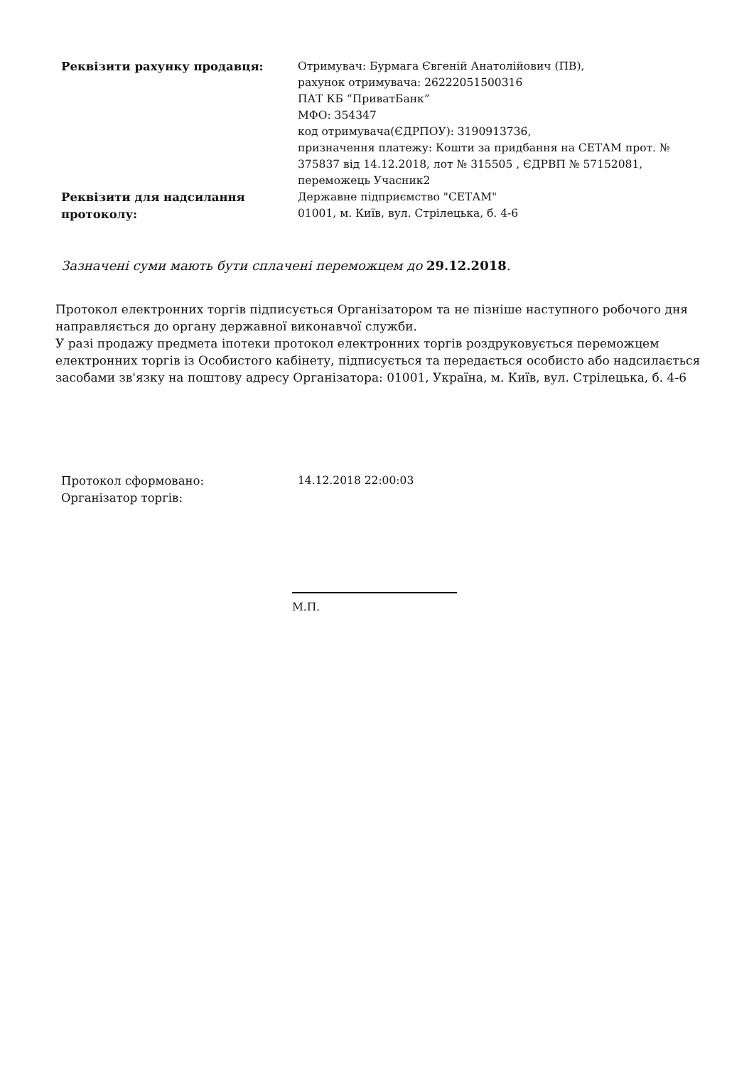| Реквізити рахунку продавця: | Отримувач: Бурмага Євгеній Анатолійович (ПВ), рахунок отримувача: 26222051500316 ПАТ КБ “ПриватБанк” МФО: 354347 код отримувача(ЄДРПОУ): 3190913736, призначення платежу: Кошти за придбання на СЕТАМ прот. № 375837 від 14.12.2018, лот № 315505 , ЄДРВП № 57152081, переможець Учасник2 |
| Реквізити для надсилання протоколу: | Державне підприємство "СЕТАМ" 01001, м. Київ, вул. Стрілецька, б. 4-6 |
Зазначені суми мають бути сплачені переможцем до 29.12.2018.
Протокол електронних торгів підписується Організатором та не пізніше наступного робочого дня направляється до органу державної виконавчої служби.
У разі продажу предмета іпотеки протокол електронних торгів роздруковується переможцем електронних торгів із Особистого кабінету, підписується та передається особисто або надсилається засобами зв'язку на поштову адресу Організатора: 01001, Україна, м. Київ, вул. Стрілецька, б. 4-6
| Протокол сформовано: | 14.12.2018 22:00:03 |
| Організатор торгів: | |
М.П.